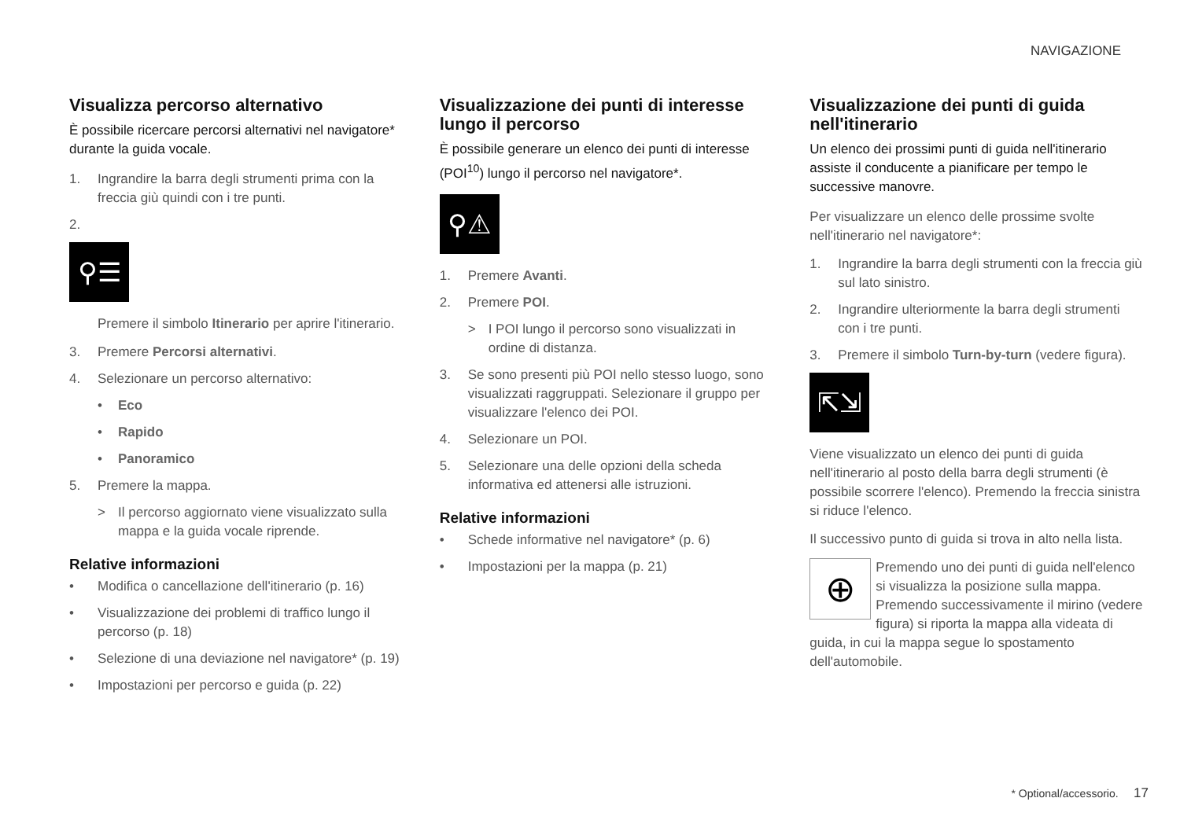NAVIGAZIONE
Visualizza percorso alternativo
È possibile ricercare percorsi alternativi nel navigatore* durante la guida vocale.
1. Ingrandire la barra degli strumenti prima con la freccia giù quindi con i tre punti.
2.
⚲☰
Premere il simbolo Itinerario per aprire l'itinerario.
3. Premere Percorsi alternativi.
4. Selezionare un percorso alternativo:
• Eco
• Rapido
• Panoramico
5. Premere la mappa.
> Il percorso aggiornato viene visualizzato sulla mappa e la guida vocale riprende.
Relative informazioni
• Modifica o cancellazione dell'itinerario (p. 16)
• Visualizzazione dei problemi di traffico lungo il percorso (p. 18)
• Selezione di una deviazione nel navigatore* (p. 19)
• Impostazioni per percorso e guida (p. 22)
Visualizzazione dei punti di interesse lungo il percorso
È possibile generare un elenco dei punti di interesse (POI<sup>10</sup>) lungo il percorso nel navigatore*.
⚲⚠
1. Premere Avanti.
2. Premere POI.
> I POI lungo il percorso sono visualizzati in ordine di distanza.
3. Se sono presenti più POI nello stesso luogo, sono visualizzati raggruppati. Selezionare il gruppo per visualizzare l'elenco dei POI.
4. Selezionare un POI.
5. Selezionare una delle opzioni della scheda informativa ed attenersi alle istruzioni.
Relative informazioni
• Schede informative nel navigatore* (p. 6)
• Impostazioni per la mappa (p. 21)
Visualizzazione dei punti di guida nell'itinerario
Un elenco dei prossimi punti di guida nell'itinerario assiste il conducente a pianificare per tempo le successive manovre.
Per visualizzare un elenco delle prossime svolte nell'itinerario nel navigatore*:
1. Ingrandire la barra degli strumenti con la freccia giù sul lato sinistro.
2. Ingrandire ulteriormente la barra degli strumenti con i tre punti.
3. Premere il simbolo Turn-by-turn (vedere figura).
⇱⇲
Viene visualizzato un elenco dei punti di guida nell'itinerario al posto della barra degli strumenti (è possibile scorrere l'elenco). Premendo la freccia sinistra si riduce l'elenco.
Il successivo punto di guida si trova in alto nella lista.
⊕
Premendo uno dei punti di guida nell'elenco si visualizza la posizione sulla mappa. Premendo successivamente il mirino (vedere figura) si riporta la mappa alla videata di guida, in cui la mappa segue lo spostamento dell'automobile.
* Optional/accessorio. 17